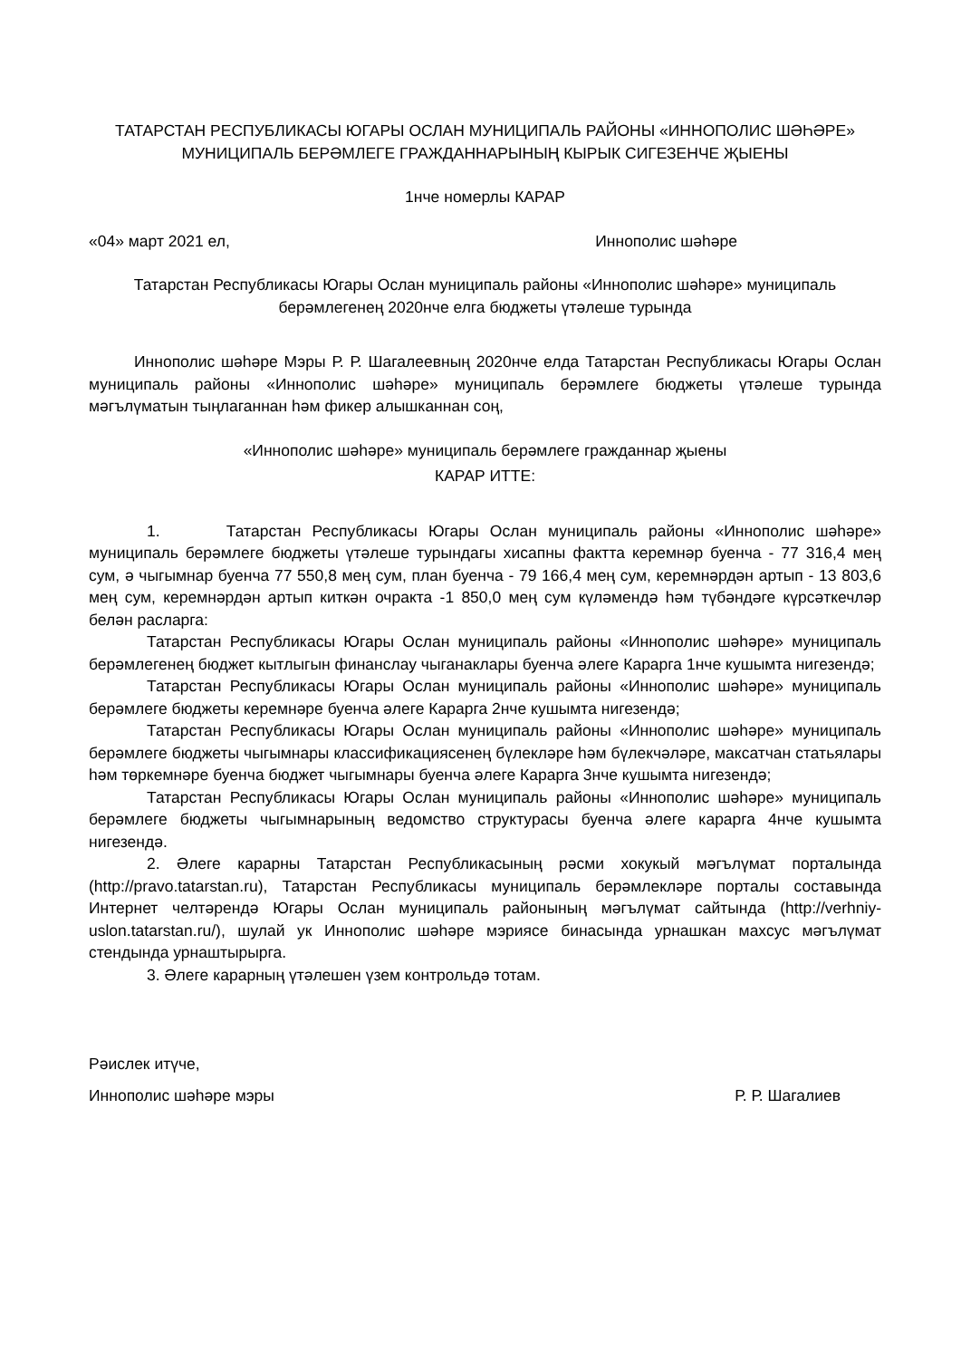ТАТАРСТАН РЕСПУБЛИКАСЫ ЮГАРЫ ОСЛАН МУНИЦИПАЛЬ РАЙОНЫ «ИННОПОЛИС ШӘҺӘРЕ» МУНИЦИПАЛЬ БЕРӘМЛЕГЕ ГРАЖДАННАРЫНЫҢ КЫРЫК СИГЕЗЕНЧЕ ҖЫЕНЫ
1нче номерлы КАРАР
«04» март 2021 ел, Иннополис шәһәре
Татарстан Республикасы Югары Ослан муниципаль районы «Иннополис шәһәре» муниципаль берәмлегенең 2020нче елга бюджеты үтәлеше турында
Иннополис шәһәре Мэры Р. Р. Шагалеевның 2020нче елда Татарстан Республикасы Югары Ослан муниципаль районы «Иннополис шәһәре» муниципаль берәмлеге бюджеты үтәлеше турында мәгълүматын тыңлаганнан һәм фикер алышканнан соң,
«Иннополис шәһәре» муниципаль берәмлеге гражданнар җыены
КАРАР ИТТЕ:
1. Татарстан Республикасы Югары Ослан муниципаль районы «Иннополис шәһәре» муниципаль берәмлеге бюджеты үтәлеше турындагы хисапны фактта керемнәр буенча - 77 316,4 мең сум, ә чыгымнар буенча 77 550,8 мең сум, план буенча - 79 166,4 мең сум, керемнәрдән артып - 13 803,6 мең сум, керемнәрдән артып киткән очракта -1 850,0 мең сум күләмендә һәм түбәндәге күрсәткечләр белән расларга:
Татарстан Республикасы Югары Ослан муниципаль районы «Иннополис шәһәре» муниципаль берәмлегенең бюджет кытлыгын финанслау чыганаклары буенча әлеге Карарга 1нче кушымта нигезендә;
Татарстан Республикасы Югары Ослан муниципаль районы «Иннополис шәһәре» муниципаль берәмлеге бюджеты керемнәре буенча әлеге Карарга 2нче кушымта нигезендә;
Татарстан Республикасы Югары Ослан муниципаль районы «Иннополис шәһәре» муниципаль берәмлеге бюджеты чыгымнары классификациясенең бүлекләре һәм бүлекчәләре, максатчан статьялары һәм төркемнәре буенча бюджет чыгымнары буенча әлеге Карарга 3нче кушымта нигезендә;
Татарстан Республикасы Югары Ослан муниципаль районы «Иннополис шәһәре» муниципаль берәмлеге бюджеты чыгымнарының ведомство структурасы буенча әлеге карарга 4нче кушымта нигезендә.
2. Әлеге карарны Татарстан Республикасының рәсми хокукый мәгълүмат порталында (http://pravo.tatarstan.ru), Татарстан Республикасы муниципаль берәмлекләре порталы составында Интернет челтәрендә Югары Ослан муниципаль районының мәгълүмат сайтында (http://verhniy-uslon.tatarstan.ru/), шулай ук Иннополис шәһәре мэриясе бинасында урнашкан махсус мәгълүмат стендында урнаштырырга.
3. Әлеге карарның үтәлешен үзем контрольдә тотам.
Рәислек итүче,
Иннополис шәһәре мэры Р. Р. Шагалиев